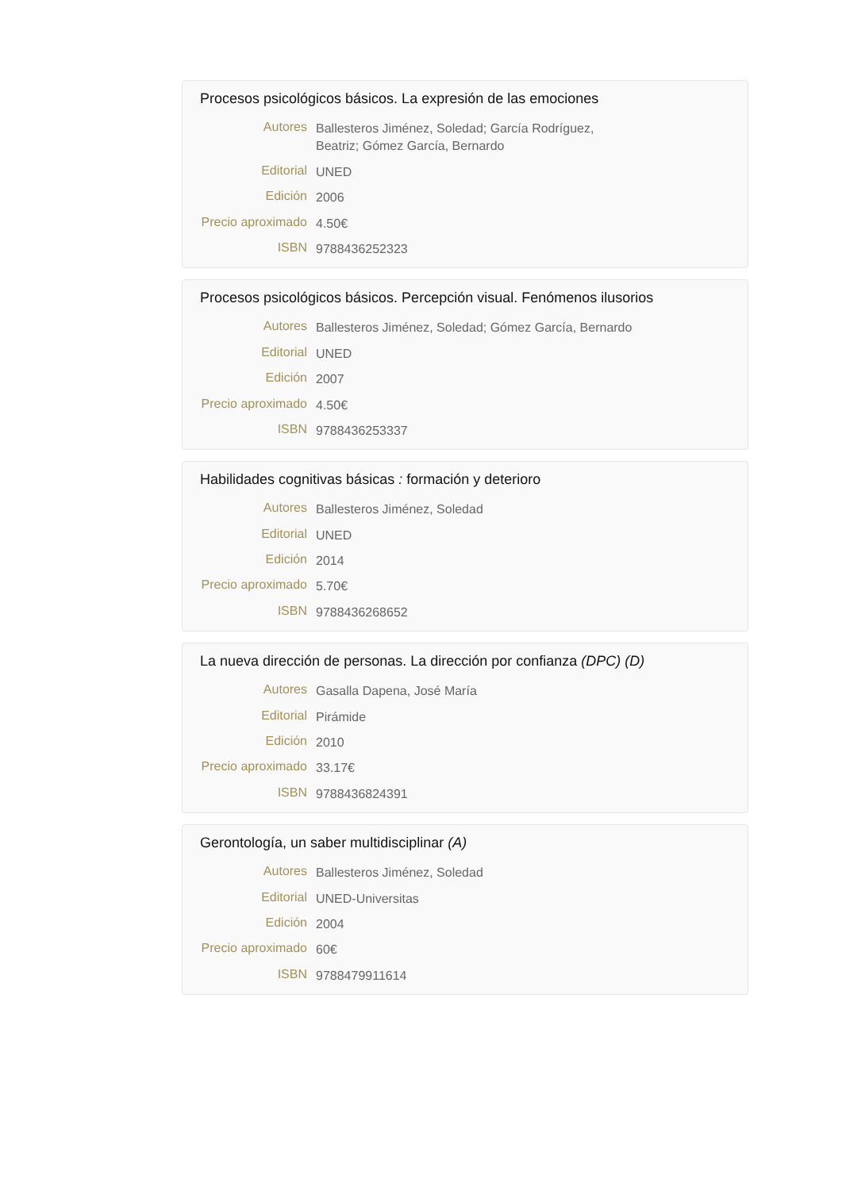Procesos psicológicos básicos. La expresión de las emociones
Autores
Ballesteros Jiménez, Soledad; García Rodríguez, Beatriz; Gómez García, Bernardo
Editorial
UNED
Edición
2006
Precio aproximado
4.50€
ISBN
9788436252323
Procesos psicológicos básicos. Percepción visual. Fenómenos ilusorios
Autores
Ballesteros Jiménez, Soledad; Gómez García, Bernardo
Editorial
UNED
Edición
2007
Precio aproximado
4.50€
ISBN
9788436253337
Habilidades cognitivas básicas : formación y deterioro
Autores
Ballesteros Jiménez, Soledad
Editorial
UNED
Edición
2014
Precio aproximado
5.70€
ISBN
9788436268652
La nueva dirección de personas. La dirección por confianza (DPC) (D)
Autores
Gasalla Dapena, José María
Editorial
Pirámide
Edición
2010
Precio aproximado
33.17€
ISBN
9788436824391
Gerontología, un saber multidisciplinar (A)
Autores
Ballesteros Jiménez, Soledad
Editorial
UNED-Universitas
Edición
2004
Precio aproximado
60€
ISBN
9788479911614